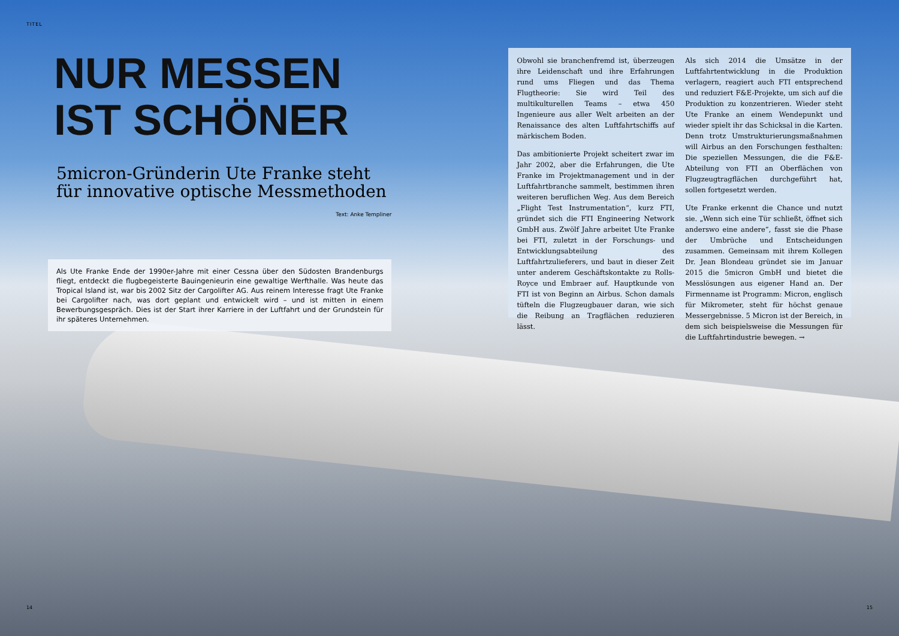TITEL
NUR MESSEN
IST SCHÖNER
5micron-Gründerin Ute Franke steht für innovative optische Messmethoden
Text: Anke Templiner
Als Ute Franke Ende der 1990er-Jahre mit einer Cessna über den Südosten Brandenburgs fliegt, entdeckt die flugbegeisterte Bauingenieurin eine gewaltige Werfthalle. Was heute das Tropical Island ist, war bis 2002 Sitz der Cargolifter AG. Aus reinem Interesse fragt Ute Franke bei Cargolifter nach, was dort geplant und entwickelt wird – und ist mitten in einem Bewerbungsgespräch. Dies ist der Start ihrer Karriere in der Luftfahrt und der Grundstein für ihr späteres Unternehmen.
Obwohl sie branchenfremd ist, überzeugen ihre Leidenschaft und ihre Erfahrungen rund ums Fliegen und das Thema Flugtheorie: Sie wird Teil des multikulturellen Teams – etwa 450 Ingenieure aus aller Welt arbeiten an der Renaissance des alten Luftfahrtschiffs auf märkischem Boden.
Das ambitionierte Projekt scheitert zwar im Jahr 2002, aber die Erfahrungen, die Ute Franke im Projektmanagement und in der Luftfahrtbranche sammelt, bestimmen ihren weiteren beruflichen Weg. Aus dem Bereich „Flight Test Instrumentation“, kurz FTI, gründet sich die FTI Engineering Network GmbH aus. Zwölf Jahre arbeitet Ute Franke bei FTI, zuletzt in der Forschungs- und Entwicklungsabteilung des Luftfahrtzulieferers, und baut in dieser Zeit unter anderem Geschäftskontakte zu Rolls-Royce und Embraer auf. Hauptkunde von FTI ist von Beginn an Airbus. Schon damals tüfteln die Flugzeugbauer daran, wie sich die Reibung an Tragflächen reduzieren lässt.
Als sich 2014 die Umsätze in der Luftfahrtentwicklung in die Produktion verlagern, reagiert auch FTI entsprechend und reduziert F&E-Projekte, um sich auf die Produktion zu konzentrieren. Wieder steht Ute Franke an einem Wendepunkt und wieder spielt ihr das Schicksal in die Karten. Denn trotz Umstrukturierungsmaßnahmen will Airbus an den Forschungen festhalten: Die speziellen Messungen, die die F&E-Abteilung von FTI an Oberflächen von Flugzeugtragflächen durchgeführt hat, sollen fortgesetzt werden.
Ute Franke erkennt die Chance und nutzt sie. „Wenn sich eine Tür schließt, öffnet sich anderswo eine andere“, fasst sie die Phase der Umbrüche und Entscheidungen zusammen. Gemeinsam mit ihrem Kollegen Dr. Jean Blondeau gründet sie im Januar 2015 die 5micron GmbH und bietet die Messlösungen aus eigener Hand an. Der Firmenname ist Programm: Micron, englisch für Mikrometer, steht für höchst genaue Messergebnisse. 5 Micron ist der Bereich, in dem sich beispielsweise die Messungen für die Luftfahrtindustrie bewegen. →
14 15